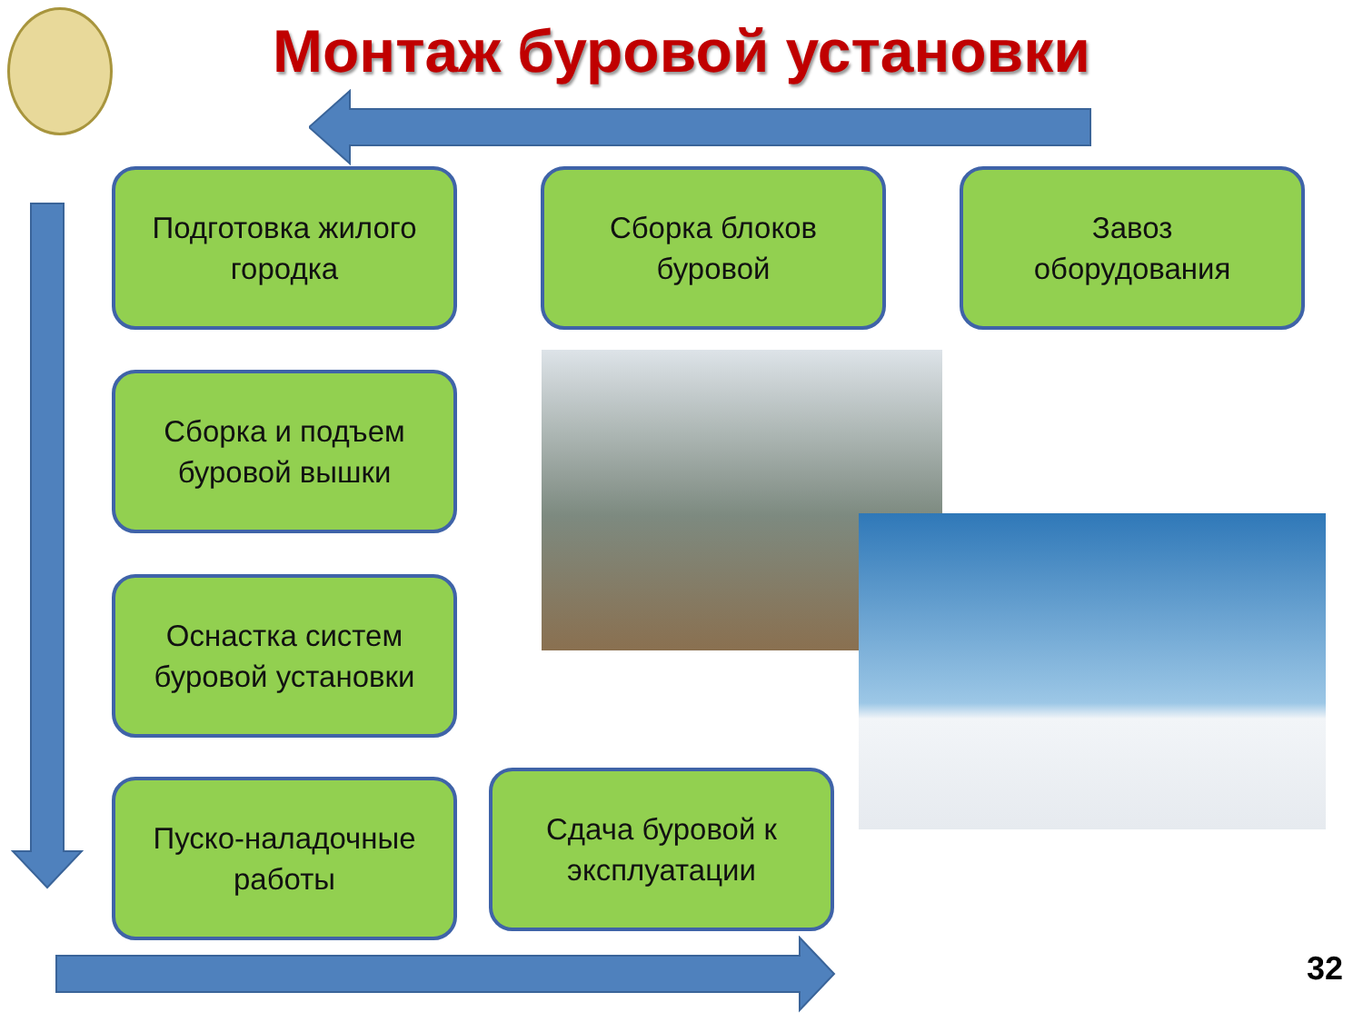Монтаж буровой установки
Подготовка жилого
городка
Сборка блоков
буровой
Завоз
оборудования
Сборка и подъем
буровой вышки
Оснастка систем
буровой установки
Пуско-наладочные
работы
Сдача буровой к
эксплуатации
32